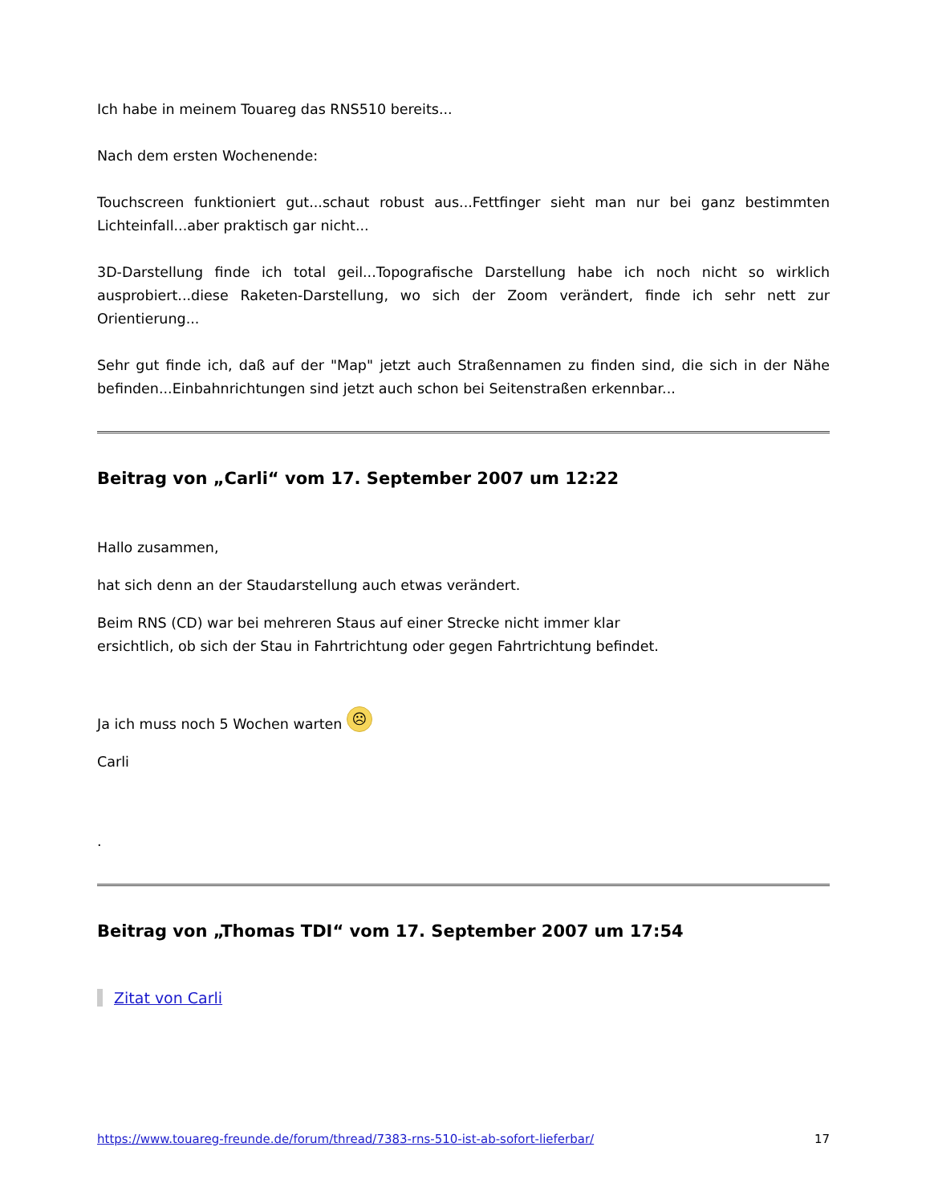Ich habe in meinem Touareg das RNS510 bereits...
Nach dem ersten Wochenende:
Touchscreen funktioniert gut...schaut robust aus...Fettfinger sieht man nur bei ganz bestimmten Lichteinfall...aber praktisch gar nicht...
3D-Darstellung finde ich total geil...Topografische Darstellung habe ich noch nicht so wirklich ausprobiert...diese Raketen-Darstellung, wo sich der Zoom verändert, finde ich sehr nett zur Orientierung...
Sehr gut finde ich, daß auf der "Map" jetzt auch Straßennamen zu finden sind, die sich in der Nähe befinden...Einbahnrichtungen sind jetzt auch schon bei Seitenstraßen erkennbar...
Beitrag von „Carli“ vom 17. September 2007 um 12:22
Hallo zusammen,
hat sich denn an der Staudarstellung auch etwas verändert.
Beim RNS (CD) war bei mehreren Staus auf einer Strecke nicht immer klar
ersichtlich, ob sich der Stau in Fahrtrichtung oder gegen Fahrtrichtung befindet.
Ja ich muss noch 5 Wochen warten ☹
Carli
.
Beitrag von „Thomas TDI“ vom 17. September 2007 um 17:54
Zitat von Carli
https://www.touareg-freunde.de/forum/thread/7383-rns-510-ist-ab-sofort-lieferbar/ 17